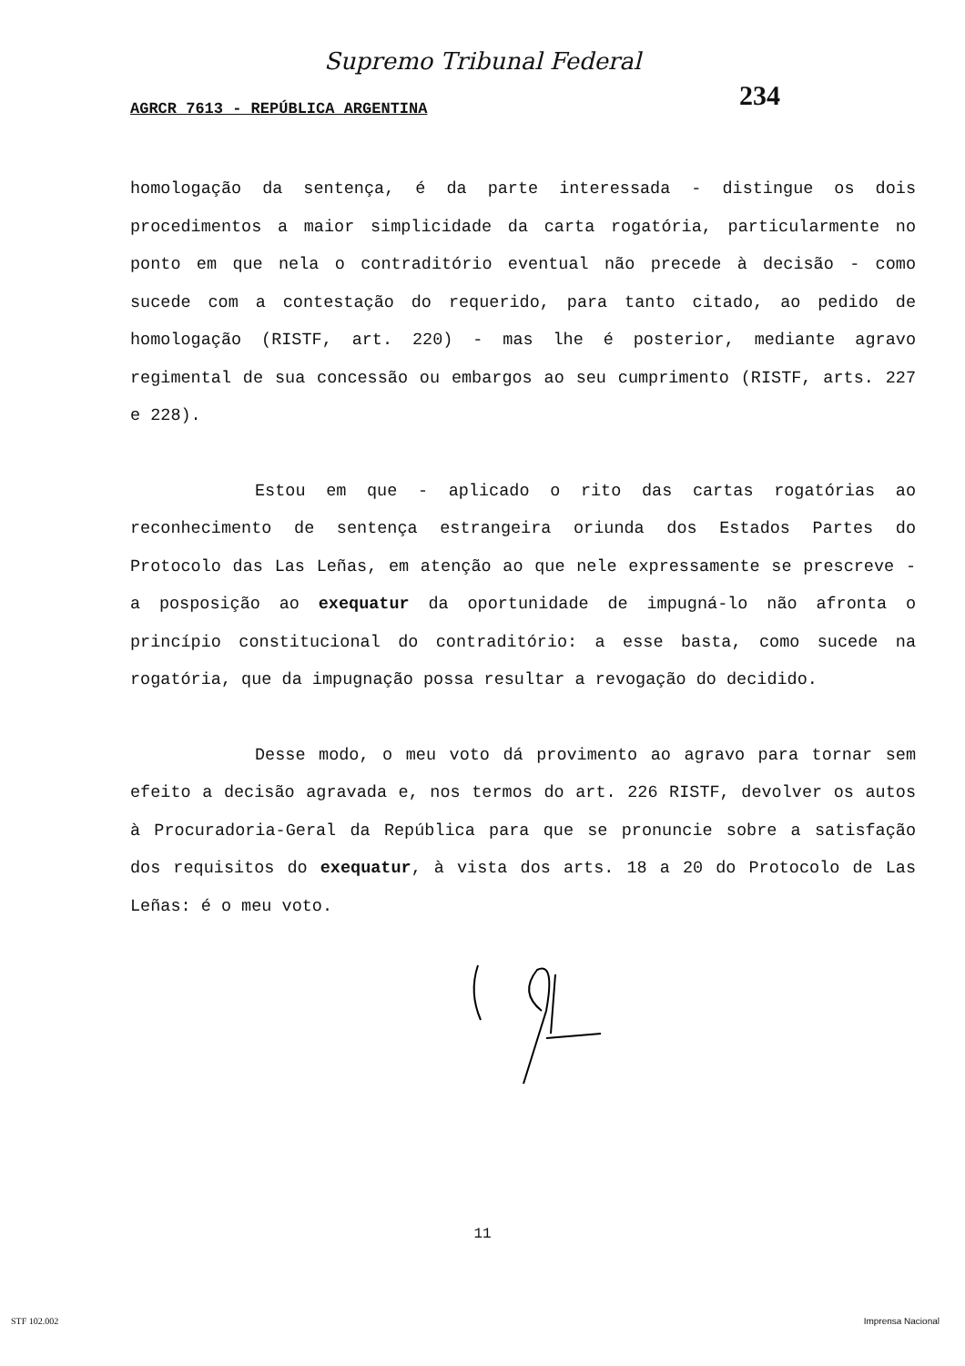Supremo Tribunal Federal
234
AGRCR 7613 - REPÚBLICA ARGENTINA
homologação da sentença, é da parte interessada - distingue os dois procedimentos a maior simplicidade da carta rogatória, particularmente no ponto em que nela o contraditório eventual não precede à decisão - como sucede com a contestação do requerido, para tanto citado, ao pedido de homologação (RISTF, art. 220) - mas lhe é posterior, mediante agravo regimental de sua concessão ou embargos ao seu cumprimento (RISTF, arts. 227 e 228).
Estou em que - aplicado o rito das cartas rogatórias ao reconhecimento de sentença estrangeira oriunda dos Estados Partes do Protocolo das Las Leñas, em atenção ao que nele expressamente se prescreve - a posposição ao exequatur da oportunidade de impugná-lo não afronta o princípio constitucional do contraditório: a esse basta, como sucede na rogatória, que da impugnação possa resultar a revogação do decidido.
Desse modo, o meu voto dá provimento ao agravo para tornar sem efeito a decisão agravada e, nos termos do art. 226 RISTF, devolver os autos à Procuradoria-Geral da República para que se pronuncie sobre a satisfação dos requisitos do exequatur, à vista dos arts. 18 a 20 do Protocolo de Las Leñas: é o meu voto.
11
STF 102.002 Imprensa Nacional